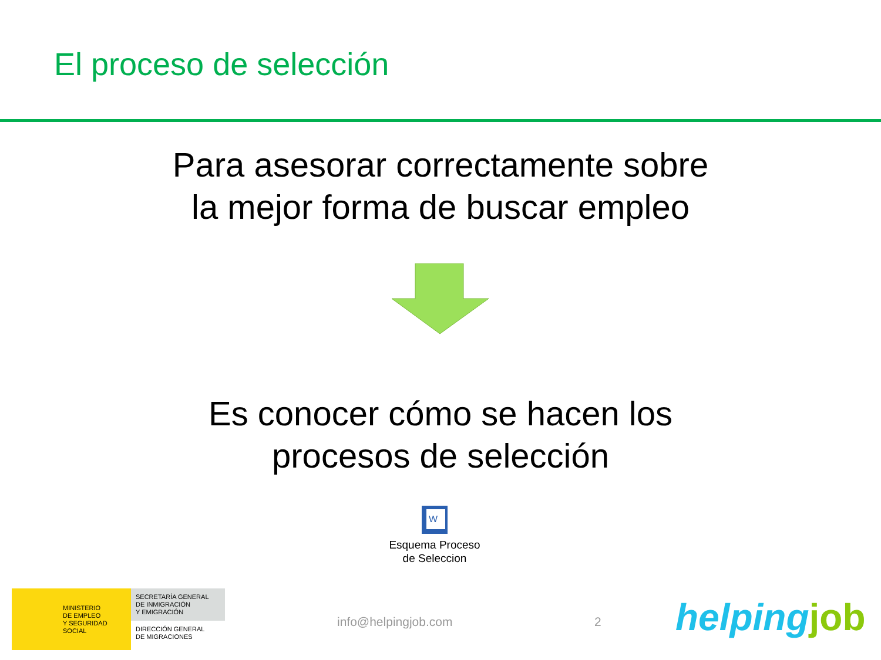El proceso de selección
Para asesorar correctamente sobre
la mejor forma de buscar empleo
Es conocer cómo se hacen los
procesos de selección
W
Esquema Proceso
de Seleccion
MINISTERIO
DE EMPLEO
Y SEGURIDAD SOCIAL
SECRETARÍA GENERAL
DE INMIGRACIÓN
Y EMIGRACIÓN
DIRECCIÓN GENERAL
DE MIGRACIONES
info@helpingjob.com 2 helpingjob